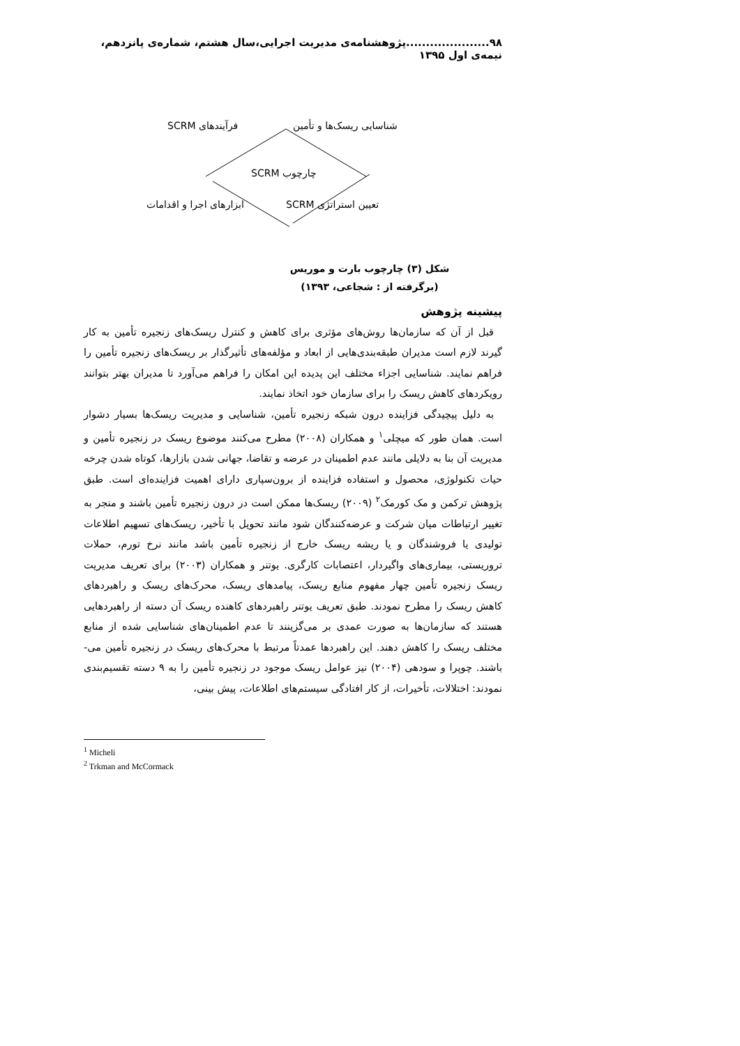۹۸.....................پژوهشنامه‌ی مدیریت اجرایی،سال هشتم، شماره‌ی پانزدهم، نیمه‌ی اول ۱۳۹۵
فرآیندهای SCRM شناسایی ریسک‌ها و تأمین
چارچوب SCRM
ابزارهای اجرا و اقدامات تعیین استراتژی SCRM
شکل (۳) چارچوب بارت و موریس
(برگرفته از : شجاعی، ۱۳۹۳)
پیشینه پژوهش
قبل از آن که سازمان‌ها روش‌های مؤثری برای کاهش و کنترل ریسک‌های زنجیره تأمین به کار گیرند لازم است مدیران طبقه‌بندی‌هایی از ابعاد و مؤلفه‌های تأثیرگذار بر ریسک‌های زنجیره تأمین را فراهم نمایند. شناسایی اجزاء مختلف این پدیده این امکان را فراهم می‌آورد تا مدیران بهتر بتوانند رویکردهای کاهش ریسک را برای سازمان خود اتخاذ نمایند.
به دلیل پیچیدگی فزاینده درون شبکه زنجیره تأمین، شناسایی و مدیریت ریسک‌ها بسیار دشوار است. همان طور که میچلی<sup>۱</sup> و همکاران (۲۰۰۸) مطرح می‌کنند موضوع ریسک در زنجیره تأمین و مدیریت آن بنا به دلایلی مانند عدم اطمینان در عرضه و تقاضا، جهانی شدن بازارها، کوتاه شدن چرخه حیات تکنولوژی، محصول و استفاده فزاینده از برون‌سپاری دارای اهمیت فزاینده‌ای است. طبق پژوهش ترکمن و مک کورمک<sup>۲</sup> (۲۰۰۹) ریسک‌ها ممکن است در درون زنجیره تأمین باشند و منجر به تغییر ارتباطات میان شرکت و عرضه‌کنندگان شود مانند تحویل با تأخیر، ریسک‌های تسهیم اطلاعات تولیدی یا فروشندگان و یا ریشه ریسک خارج از زنجیره تأمین باشد مانند نرخ تورم، حملات تروریستی، بیماری‌های واگیردار، اعتصابات کارگری. یوتنر و همکاران (۲۰۰۳) برای تعریف مدیریت ریسک زنجیره تأمین چهار مفهوم منابع ریسک، پیامدهای ریسک، محرک‌های ریسک و راهبردهای کاهش ریسک را مطرح نمودند. طبق تعریف یوتنر راهبردهای کاهنده ریسک آن دسته از راهبردهایی هستند که سازمان‌ها به صورت عمدی بر می‌گزینند تا عدم اطمینان‌های شناسایی شده از منابع مختلف ریسک را کاهش دهند. این راهبردها عمدتاً مرتبط با محرک‌های ریسک در زنجیره تأمین می-باشند. چوپرا و سودهی (۲۰۰۴) نیز عوامل ریسک موجود در زنجیره تأمین را به ۹ دسته تقسیم‌بندی نمودند: اختلالات، تأخیرات، از کار افتادگی سیستم‌های اطلاعات، پیش بینی،
<sup>1</sup> Micheli
<sup>2</sup> Trkman and McCormack